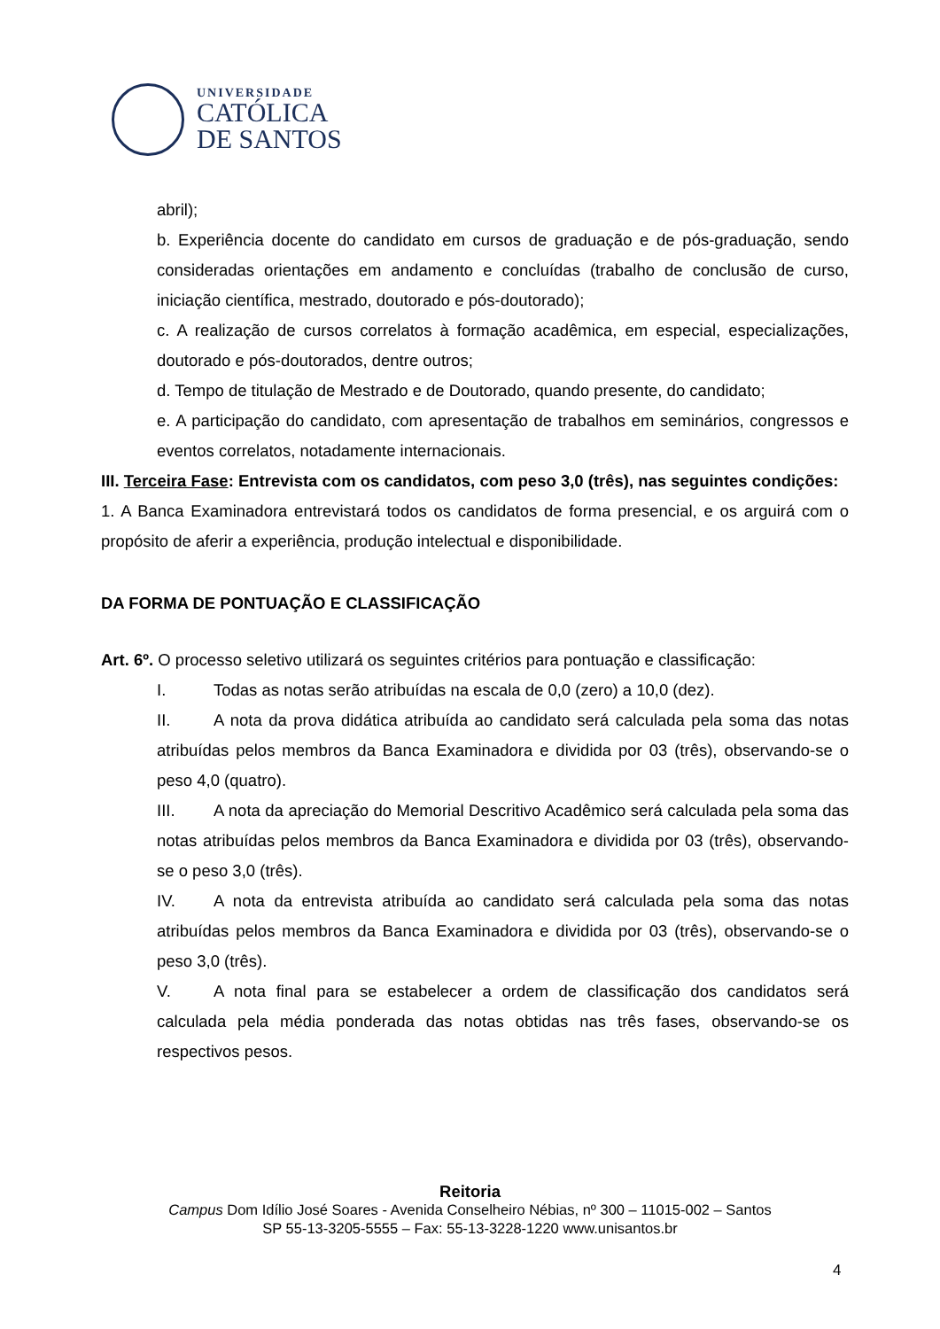UNIVERSIDADE
CATÓLICA
DE SANTOS
abril);
b. Experiência docente do candidato em cursos de graduação e de pós-graduação, sendo consideradas orientações em andamento e concluídas (trabalho de conclusão de curso, iniciação científica, mestrado, doutorado e pós-doutorado);
c. A realização de cursos correlatos à formação acadêmica, em especial, especializações, doutorado e pós-doutorados, dentre outros;
d. Tempo de titulação de Mestrado e de Doutorado, quando presente, do candidato;
e. A participação do candidato, com apresentação de trabalhos em seminários, congressos e eventos correlatos, notadamente internacionais.
III. Terceira Fase: Entrevista com os candidatos, com peso 3,0 (três), nas seguintes condições:
1. A Banca Examinadora entrevistará todos os candidatos de forma presencial, e os arguirá com o propósito de aferir a experiência, produção intelectual e disponibilidade.
DA FORMA DE PONTUAÇÃO E CLASSIFICAÇÃO
Art. 6º. O processo seletivo utilizará os seguintes critérios para pontuação e classificação:
I. Todas as notas serão atribuídas na escala de 0,0 (zero) a 10,0 (dez).
II. A nota da prova didática atribuída ao candidato será calculada pela soma das notas atribuídas pelos membros da Banca Examinadora e dividida por 03 (três), observando-se o peso 4,0 (quatro).
III. A nota da apreciação do Memorial Descritivo Acadêmico será calculada pela soma das notas atribuídas pelos membros da Banca Examinadora e dividida por 03 (três), observando-se o peso 3,0 (três).
IV. A nota da entrevista atribuída ao candidato será calculada pela soma das notas atribuídas pelos membros da Banca Examinadora e dividida por 03 (três), observando-se o peso 3,0 (três).
V. A nota final para se estabelecer a ordem de classificação dos candidatos será calculada pela média ponderada das notas obtidas nas três fases, observando-se os respectivos pesos.
Reitoria
Campus Dom Idílio José Soares - Avenida Conselheiro Nébias, nº 300 – 11015-002 – Santos
SP 55-13-3205-5555 – Fax: 55-13-3228-1220 www.unisantos.br
4